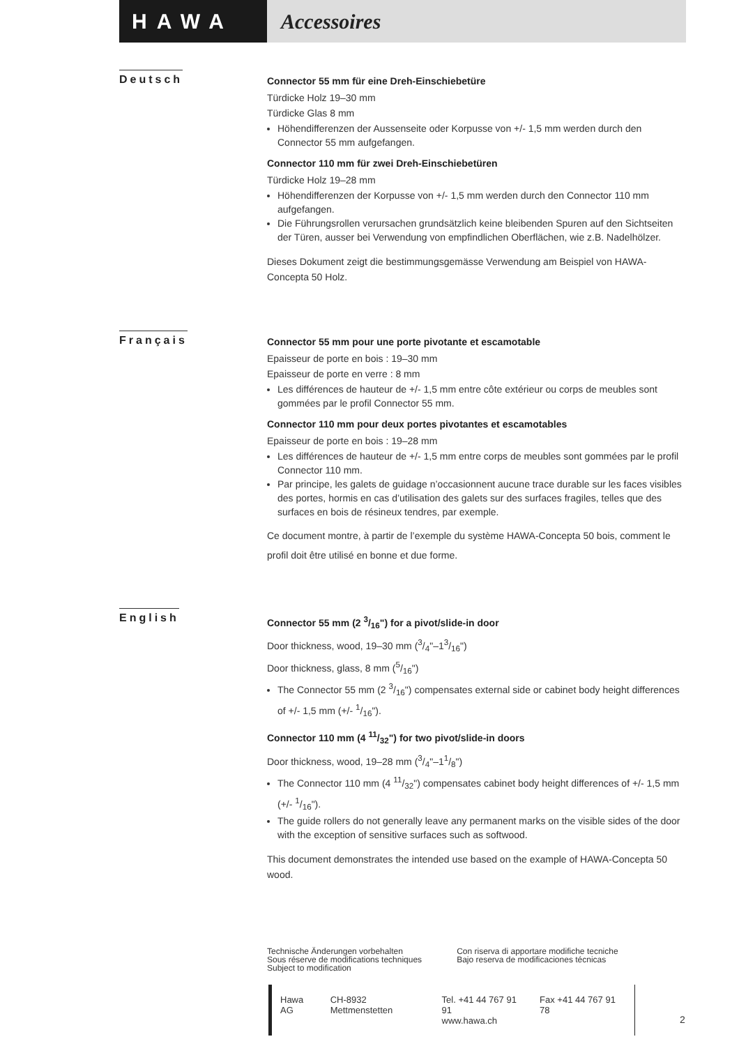HAWA Accessoires
Deutsch
Connector 55 mm für eine Dreh-Einschiebetüre
Türdicke Holz 19–30 mm
Türdicke Glas 8 mm
Höhendifferenzen der Aussenseite oder Korpusse von +/- 1,5 mm werden durch den Connector 55 mm aufgefangen.
Connector 110 mm für zwei Dreh-Einschiebetüren
Türdicke Holz 19–28 mm
Höhendifferenzen der Korpusse von +/- 1,5 mm werden durch den Connector 110 mm aufgefangen.
Die Führungsrollen verursachen grundsätzlich keine bleibenden Spuren auf den Sichtseiten der Türen, ausser bei Verwendung von empfindlichen Oberflächen, wie z.B. Nadelhölzer.
Dieses Dokument zeigt die bestimmungsgemässe Verwendung am Beispiel von HAWA-Concepta 50 Holz.
Français
Connector 55 mm pour une porte pivotante et escamotable
Epaisseur de porte en bois : 19–30 mm
Epaisseur de porte en verre : 8 mm
Les différences de hauteur de +/- 1,5 mm entre côte extérieur ou corps de meubles sont gommées par le profil Connector 55 mm.
Connector 110 mm pour deux portes pivotantes et escamotables
Epaisseur de porte en bois : 19–28 mm
Les différences de hauteur de +/- 1,5 mm entre corps de meubles sont gommées par le profil Connector 110 mm.
Par principe, les galets de guidage n’occasionnent aucune trace durable sur les faces visibles des portes, hormis en cas d’utilisation des galets sur des surfaces fragiles, telles que des surfaces en bois de résineux tendres, par exemple.
Ce document montre, à partir de l’exemple du système HAWA-Concepta 50 bois, comment le profil doit être utilisé en bonne et due forme.
English
Connector 55 mm (2 3/16") for a pivot/slide-in door
Door thickness, wood, 19–30 mm (3/4"–13/16")
Door thickness, glass, 8 mm (5/16")
The Connector 55 mm (2 3/16") compensates external side or cabinet body height differences of +/- 1,5 mm (+/- 1/16").
Connector 110 mm (4 11/32") for two pivot/slide-in doors
Door thickness, wood, 19–28 mm (3/4"–11/8")
The Connector 110 mm (4 11/32") compensates cabinet body height differences of +/- 1,5 mm (+/- 1/16").
The guide rollers do not generally leave any permanent marks on the visible sides of the door with the exception of sensitive surfaces such as softwood.
This document demonstrates the intended use based on the example of HAWA-Concepta 50 wood.
Technische Änderungen vorbehalten
Sous réserve de modifications techniques
Subject to modification
Con riserva di apportare modifiche tecniche
Bajo reserva de modificaciones técnicas
Hawa AG CH-8932 Mettmenstetten Tel. +41 44 767 91 91
www.hawa.ch Fax +41 44 767 91 78
2